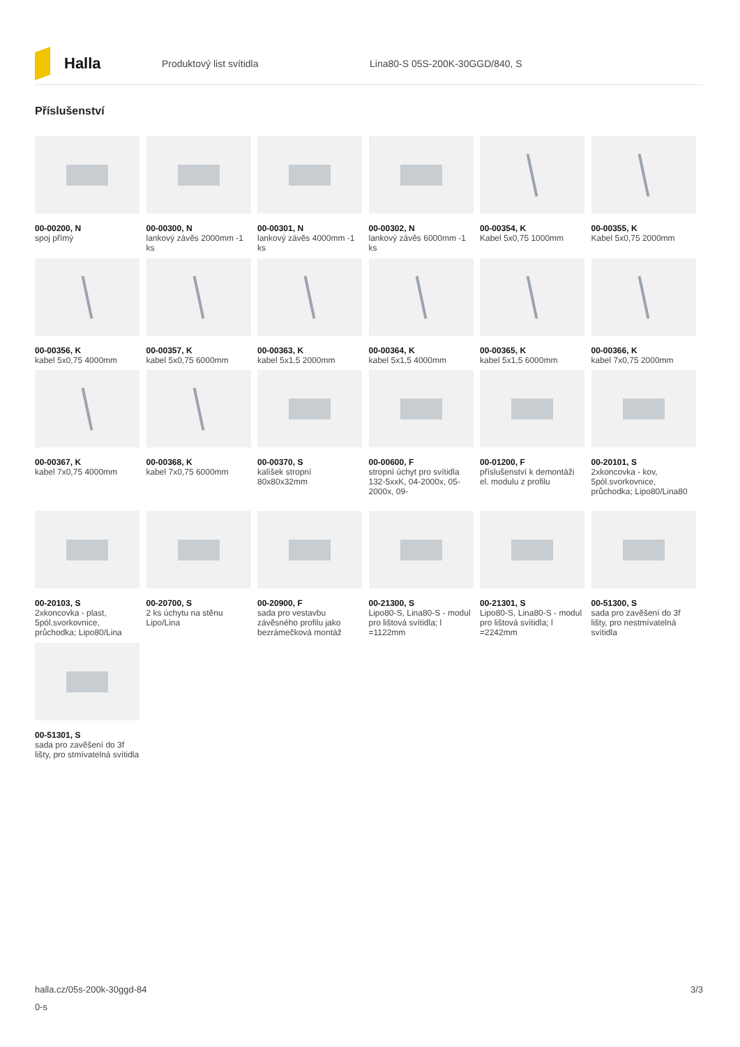Halla
Produktový list svítidla Lina80-S 05S-200K-30GGD/840, S
Příslušenství
00-00200, N
spoj přímý
00-00300, N
lankový závěs 2000mm -1 ks
00-00301, N
lankový závěs 4000mm -1 ks
00-00302, N
lankový závěs 6000mm -1 ks
00-00354, K
Kabel 5x0,75 1000mm
00-00355, K
Kabel 5x0,75 2000mm
00-00356, K
kabel 5x0,75 4000mm
00-00357, K
kabel 5x0,75 6000mm
00-00363, K
kabel 5x1,5 2000mm
00-00364, K
kabel 5x1,5 4000mm
00-00365, K
kabel 5x1,5 6000mm
00-00366, K
kabel 7x0,75 2000mm
00-00367, K
kabel 7x0,75 4000mm
00-00368, K
kabel 7x0,75 6000mm
00-00370, S
kalíšek stropní 80x80x32mm
00-00600, F
stropní úchyt pro svítidla 132-5xxK, 04-2000x, 05-2000x, 09-
00-01200, F
příslušenství k demontáži el. modulu z profilu
00-20101, S
2xkoncovka - kov, 5pól.svorkovnice, průchodka; Lipo80/Lina80
00-20103, S
2xkoncovka - plast, 5pól.svorkovnice, průchodka; Lipo80/Lina
00-20700, S
2 ks úchytu na stěnu Lipo/Lina
00-20900, F
sada pro vestavbu závěsného profilu jako bezrámečková montáž
00-21300, S
Lipo80-S, Lina80-S - modul pro lištová svítidla; l =1122mm
00-21301, S
Lipo80-S, Lina80-S - modul pro lištová svítidla; l =2242mm
00-51300, S
sada pro zavěšení do 3f lišty, pro nestmívatelná svítidla
00-51301, S
sada pro zavěšení do 3f lišty, pro stmívatelná svítidla
halla.cz/05s-200k-30ggd-84
0-s
3/3